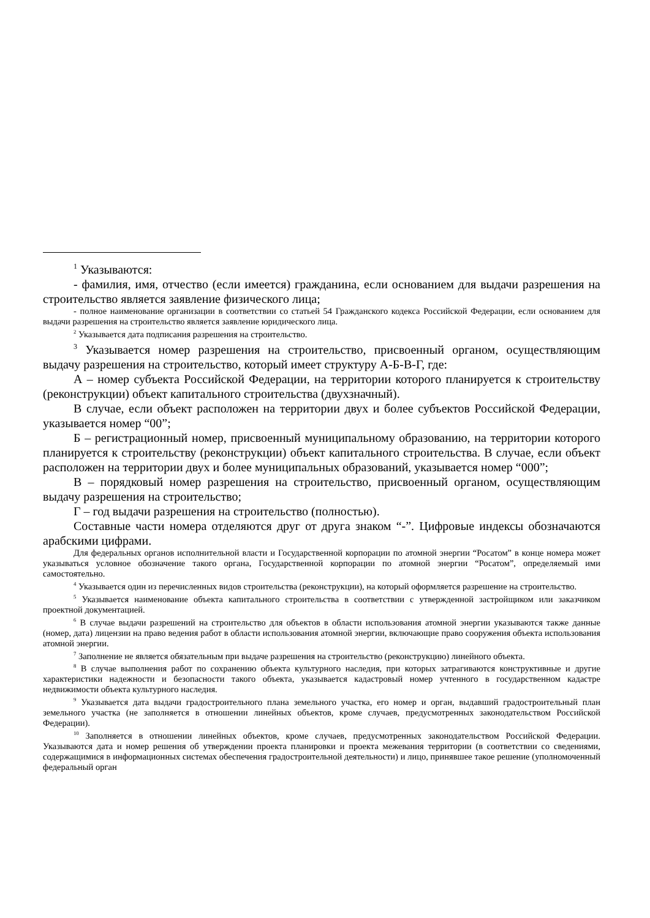<sup>1</sup> Указываются:
- фамилия, имя, отчество (если имеется) гражданина, если основанием для выдачи разрешения на строительство является заявление физического лица;
- полное наименование организации в соответствии со статьей 54 Гражданского кодекса Российской Федерации, если основанием для выдачи разрешения на строительство является заявление юридического лица.
<sup>2</sup> Указывается дата подписания разрешения на строительство.
<sup>3</sup> Указывается номер разрешения на строительство, присвоенный органом, осуществляющим выдачу разрешения на строительство, который имеет структуру А-Б-В-Г, где:
А – номер субъекта Российской Федерации, на территории которого планируется к строительству (реконструкции) объект капитального строительства (двухзначный).
В случае, если объект расположен на территории двух и более субъектов Российской Федерации, указывается номер “00”;
Б – регистрационный номер, присвоенный муниципальному образованию, на территории которого планируется к строительству (реконструкции) объект капитального строительства. В случае, если объект расположен на территории двух и более муниципальных образований, указывается номер “000”;
В – порядковый номер разрешения на строительство, присвоенный органом, осуществляющим выдачу разрешения на строительство;
Г – год выдачи разрешения на строительство (полностью).
Составные части номера отделяются друг от друга знаком “-”. Цифровые индексы обозначаются арабскими цифрами.
Для федеральных органов исполнительной власти и Государственной корпорации по атомной энергии “Росатом” в конце номера может указываться условное обозначение такого органа, Государственной корпорации по атомной энергии “Росатом”, определяемый ими самостоятельно.
<sup>4</sup> Указывается один из перечисленных видов строительства (реконструкции), на который оформляется разрешение на строительство.
<sup>5</sup> Указывается наименование объекта капитального строительства в соответствии с утвержденной застройщиком или заказчиком проектной документацией.
<sup>6</sup> В случае выдачи разрешений на строительство для объектов в области использования атомной энергии указываются также данные (номер, дата) лицензии на право ведения работ в области использования атомной энергии, включающие право сооружения объекта использования атомной энергии.
<sup>7</sup> Заполнение не является обязательным при выдаче разрешения на строительство (реконструкцию) линейного объекта.
<sup>8</sup> В случае выполнения работ по сохранению объекта культурного наследия, при которых затрагиваются конструктивные и другие характеристики надежности и безопасности такого объекта, указывается кадастровый номер учтенного в государственном кадастре недвижимости объекта культурного наследия.
<sup>9</sup> Указывается дата выдачи градостроительного плана земельного участка, его номер и орган, выдавший градостроительный план земельного участка (не заполняется в отношении линейных объектов, кроме случаев, предусмотренных законодательством Российской Федерации).
<sup>10</sup> Заполняется в отношении линейных объектов, кроме случаев, предусмотренных законодательством Российской Федерации. Указываются дата и номер решения об утверждении проекта планировки и проекта межевания территории (в соответствии со сведениями, содержащимися в информационных системах обеспечения градостроительной деятельности) и лицо, принявшее такое решение (уполномоченный федеральный орган